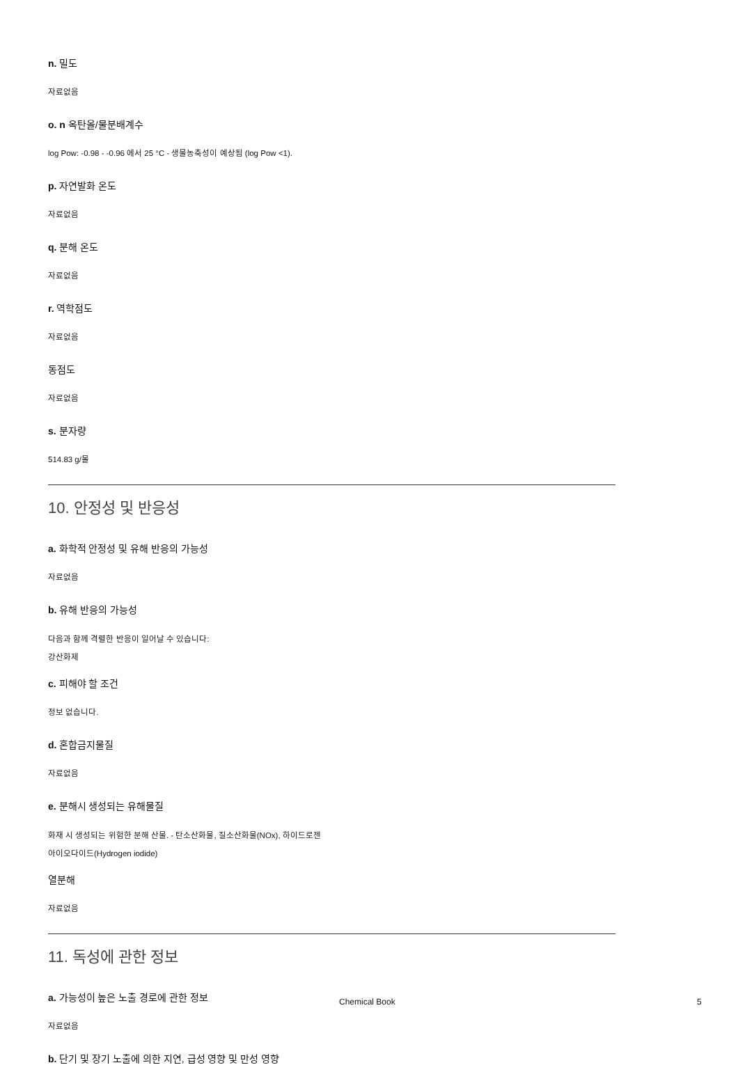n. 밀도
자료없음
o. n 옥탄올/물분배계수
log Pow: -0.98 - -0.96 에서 25 °C - 생물농축성이 예상됨 (log Pow <1).
p. 자연발화 온도
자료없음
q. 분해 온도
자료없음
r. 역학점도
자료없음
동점도
자료없음
s. 분자량
514.83 g/몰
10. 안정성 및 반응성
a. 화학적 안정성 및 유해 반응의 가능성
자료없음
b. 유해 반응의 가능성
다음과 함께 격렬한 반응이 일어날 수 있습니다:
강산화제
c. 피해야 할 조건
정보 없습니다.
d. 혼합금지물질
자료없음
e. 분해시 생성되는 유해물질
화재 시 생성되는 위험한 분해 산물. - 탄소산화물, 질소산화물(NOx), 하이드로젠
아이오다이드(Hydrogen iodide)
열분해
자료없음
11. 독성에 관한 정보
a. 가능성이 높은 노출 경로에 관한 정보
자료없음
b. 단기 및 장기 노출에 의한 지연, 급성 영향 및 만성 영향
Chemical Book 5